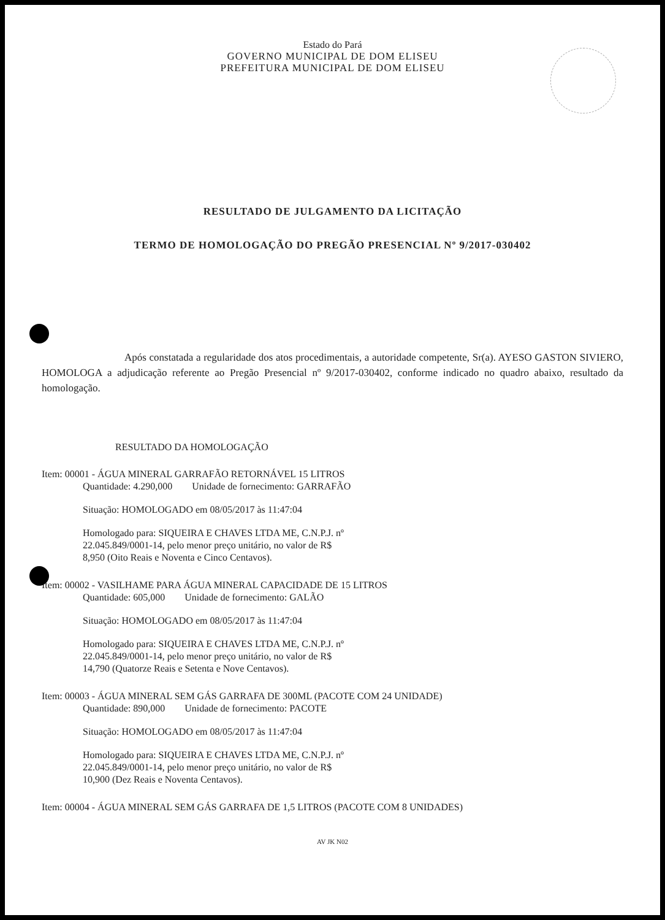Estado do Pará
GOVERNO MUNICIPAL DE DOM ELISEU
PREFEITURA MUNICIPAL DE DOM ELISEU
RESULTADO DE JULGAMENTO DA LICITAÇÃO
TERMO DE HOMOLOGAÇÃO DO PREGÃO PRESENCIAL Nº 9/2017-030402
Após constatada a regularidade dos atos procedimentais, a autoridade competente, Sr(a). AYESO GASTON SIVIERO, HOMOLOGA a adjudicação referente ao Pregão Presencial nº 9/2017-030402, conforme indicado no quadro abaixo, resultado da homologação.
RESULTADO DA HOMOLOGAÇÃO
Item: 00001 - ÁGUA MINERAL GARRAFÃO RETORNÁVEL 15 LITROS
Quantidade: 4.290,000 Unidade de fornecimento: GARRAFÃO
Situação: HOMOLOGADO em 08/05/2017 às 11:47:04
Homologado para: SIQUEIRA E CHAVES LTDA ME, C.N.P.J. nº
22.045.849/0001-14, pelo menor preço unitário, no valor de R$
8,950 (Oito Reais e Noventa e Cinco Centavos).
Item: 00002 - VASILHAME PARA ÁGUA MINERAL CAPACIDADE DE 15 LITROS
Quantidade: 605,000 Unidade de fornecimento: GALÃO
Situação: HOMOLOGADO em 08/05/2017 às 11:47:04
Homologado para: SIQUEIRA E CHAVES LTDA ME, C.N.P.J. nº
22.045.849/0001-14, pelo menor preço unitário, no valor de R$
14,790 (Quatorze Reais e Setenta e Nove Centavos).
Item: 00003 - ÁGUA MINERAL SEM GÁS GARRAFA DE 300ML (PACOTE COM 24 UNIDADE)
Quantidade: 890,000 Unidade de fornecimento: PACOTE
Situação: HOMOLOGADO em 08/05/2017 às 11:47:04
Homologado para: SIQUEIRA E CHAVES LTDA ME, C.N.P.J. nº
22.045.849/0001-14, pelo menor preço unitário, no valor de R$
10,900 (Dez Reais e Noventa Centavos).
Item: 00004 - ÁGUA MINERAL SEM GÁS GARRAFA DE 1,5 LITROS (PACOTE COM 8 UNIDADES)
AV JK N02